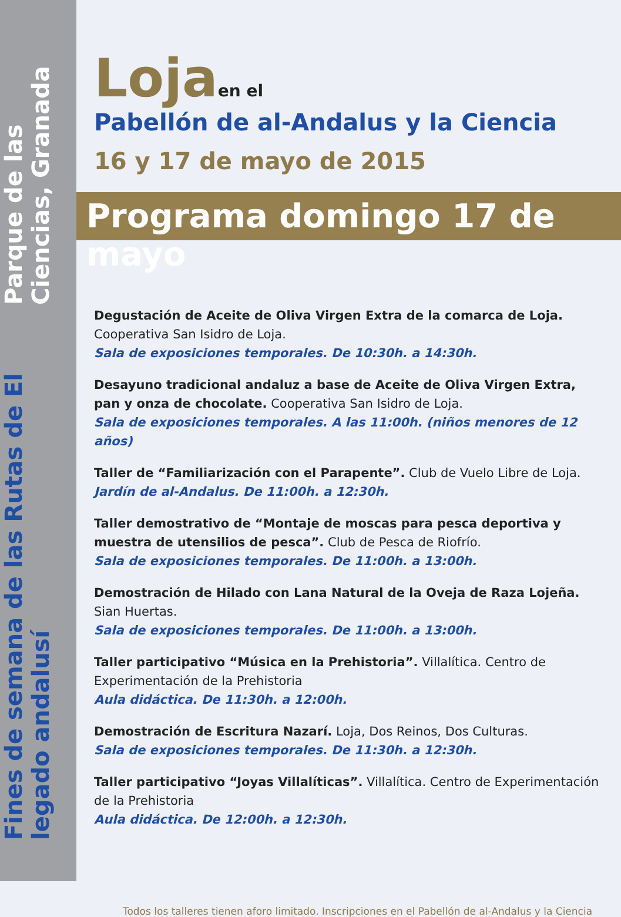Fines de semana de las Rutas de El legado andalusí
Parque de las Ciencias, Granada
Loja en el
Pabellón de al-Andalus y la Ciencia
16 y 17 de mayo de 2015
Programa domingo 17 de mayo
Degustación de Aceite de Oliva Virgen Extra de la comarca de Loja.
Cooperativa San Isidro de Loja.
Sala de exposiciones temporales. De 10:30h. a 14:30h.
Desayuno tradicional andaluz a base de Aceite de Oliva Virgen Extra, pan y onza de chocolate. Cooperativa San Isidro de Loja.
Sala de exposiciones temporales. A las 11:00h. (niños menores de 12 años)
Taller de “Familiarización con el Parapente”. Club de Vuelo Libre de Loja.
Jardín de al-Andalus. De 11:00h. a 12:30h.
Taller demostrativo de “Montaje de moscas para pesca deportiva y muestra de utensilios de pesca”. Club de Pesca de Riofrío.
Sala de exposiciones temporales. De 11:00h. a 13:00h.
Demostración de Hilado con Lana Natural de la Oveja de Raza Lojeña.
Sian Huertas.
Sala de exposiciones temporales. De 11:00h. a 13:00h.
Taller participativo “Música en la Prehistoria”. Villalítica. Centro de Experimentación de la Prehistoria
Aula didáctica. De 11:30h. a 12:00h.
Demostración de Escritura Nazarí. Loja, Dos Reinos, Dos Culturas.
Sala de exposiciones temporales. De 11:30h. a 12:30h.
Taller participativo “Joyas Villalíticas”. Villalítica. Centro de Experimentación de la Prehistoria
Aula didáctica. De 12:00h. a 12:30h.
Todos los talleres tienen aforo limitado. Inscripciones en el Pabellón de al-Andalus y la Ciencia